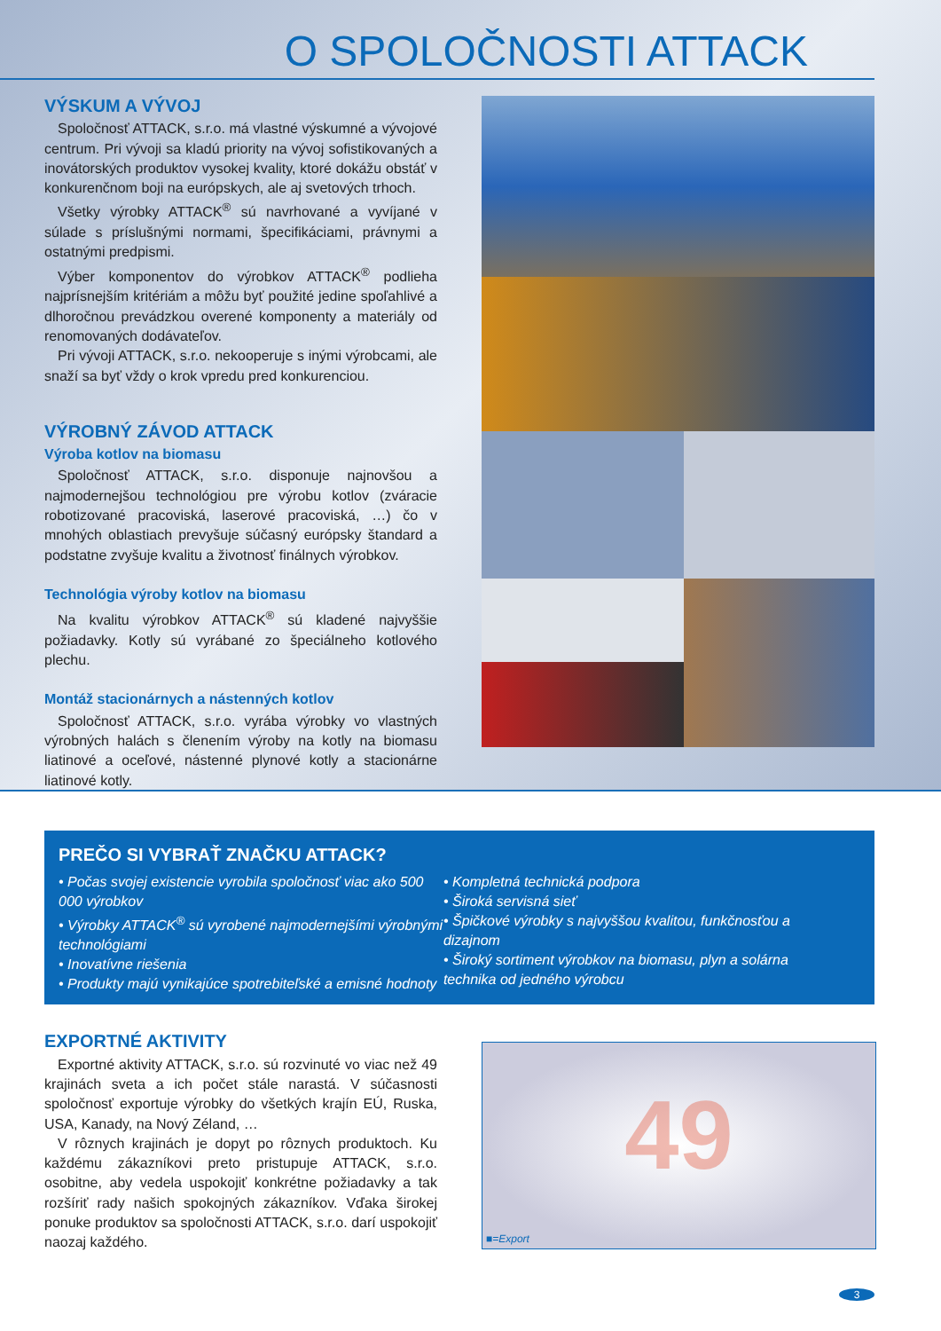O SPOLOČNOSTI ATTACK
VÝSKUM A VÝVOJ
Spoločnosť ATTACK, s.r.o. má vlastné výskumné a vývojové centrum. Pri vývoji sa kladú priority na vývoj sofistikovaných a inovátorských produktov vysokej kvality, ktoré dokážu obstáť v konkurenčnom boji na európskych, ale aj svetových trhoch.
Všetky výrobky ATTACK<sup>®</sup> sú navrhované a vyvíjané v súlade s príslušnými normami, špecifikáciami, právnymi a ostatnými predpismi.
Výber komponentov do výrobkov ATTACK<sup>®</sup> podlieha najprísnejším kritériám a môžu byť použité jedine spoľahlivé a dlhoročnou prevádzkou overené komponenty a materiály od renomovaných dodávateľov.
Pri vývoji ATTACK, s.r.o. nekooperuje s inými výrobcami, ale snaží sa byť vždy o krok vpredu pred konkurenciou.
VÝROBNÝ ZÁVOD ATTACK
Výroba kotlov na biomasu
Spoločnosť ATTACK, s.r.o. disponuje najnovšou a najmodernejšou technológiou pre výrobu kotlov (zváracie robotizované pracoviská, laserové pracoviská, …) čo v mnohých oblastiach prevyšuje súčasný európsky štandard a podstatne zvyšuje kvalitu a životnosť finálnych výrobkov.
Technológia výroby kotlov na biomasu
Na kvalitu výrobkov ATTACK<sup>®</sup> sú kladené najvyššie požiadavky. Kotly sú vyrábané zo špeciálneho kotlového plechu.
Montáž stacionárnych a nástenných kotlov
Spoločnosť ATTACK, s.r.o. vyrába výrobky vo vlastných výrobných halách s členením výroby na kotly na biomasu liatinové a oceľové, nástenné plynové kotly a stacionárne liatinové kotly.
PREČO SI VYBRAŤ ZNAČKU ATTACK?
• Počas svojej existencie vyrobila spoločnosť viac ako 500 000 výrobkov
• Výrobky ATTACK<sup>®</sup> sú vyrobené najmodernejšími výrobnými technológiami
• Inovatívne riešenia
• Produkty majú vynikajúce spotrebiteľské a emisné hodnoty
• Kompletná technická podpora
• Široká servisná sieť
• Špičkové výrobky s najvyššou kvalitou, funkčnosťou a dizajnom
• Široký sortiment výrobkov na biomasu, plyn a solárna technika od jedného výrobcu
EXPORTNÉ AKTIVITY
Exportné aktivity ATTACK, s.r.o. sú rozvinuté vo viac než 49 krajinách sveta a ich počet stále narastá. V súčasnosti spoločnosť exportuje výrobky do všetkých krajín EÚ, Ruska, USA, Kanady, na Nový Zéland, …
V rôznych krajinách je dopyt po rôznych produktoch. Ku každému zákazníkovi preto pristupuje ATTACK, s.r.o. osobitne, aby vedela uspokojiť konkrétne požiadavky a tak rozšíriť rady našich spokojných zákazníkov. Vďaka širokej ponuke produktov sa spoločnosti ATTACK, s.r.o. darí uspokojiť naozaj každého.
49
■=Export
3